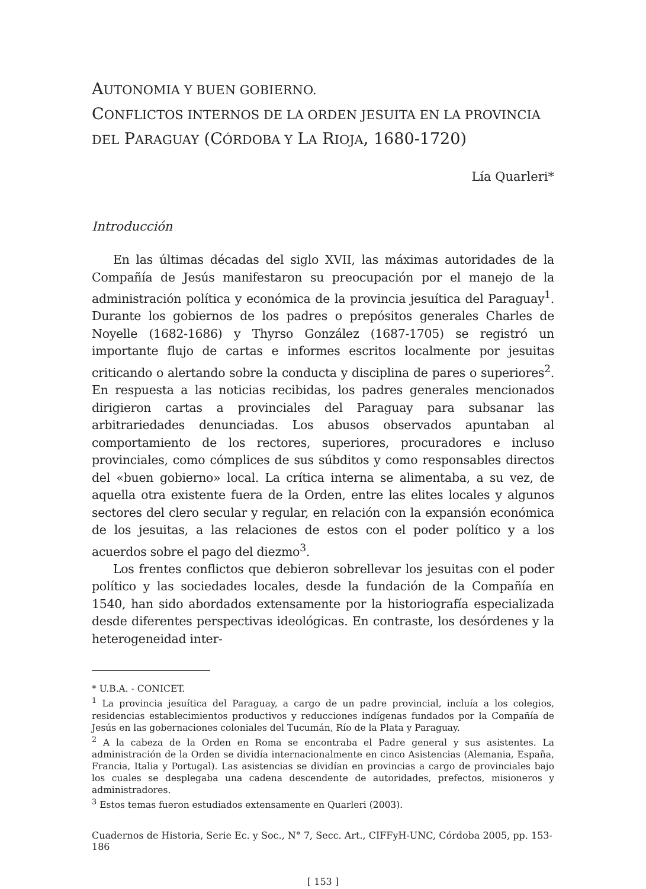AUTONOMIA Y BUEN GOBIERNO.
CONFLICTOS INTERNOS DE LA ORDEN JESUITA EN LA PROVINCIA
DEL PARAGUAY (CÓRDOBA Y LA RIOJA, 1680-1720)
Lía Quarleri*
Introducción
En las últimas décadas del siglo XVII, las máximas autoridades de la Compañía de Jesús manifestaron su preocupación por el manejo de la administración política y económica de la provincia jesuítica del Paraguay<sup>1</sup>. Durante los gobiernos de los padres o prepósitos generales Charles de Noyelle (1682-1686) y Thyrso González (1687-1705) se registró un importante flujo de cartas e informes escritos localmente por jesuitas criticando o alertando sobre la conducta y disciplina de pares o superiores<sup>2</sup>. En respuesta a las noticias recibidas, los padres generales mencionados dirigieron cartas a provinciales del Paraguay para subsanar las arbitrariedades denunciadas. Los abusos observados apuntaban al comportamiento de los rectores, superiores, procuradores e incluso provinciales, como cómplices de sus súbditos y como responsables directos del «buen gobierno» local. La crítica interna se alimentaba, a su vez, de aquella otra existente fuera de la Orden, entre las elites locales y algunos sectores del clero secular y regular, en relación con la expansión económica de los jesuitas, a las relaciones de estos con el poder político y a los acuerdos sobre el pago del diezmo<sup>3</sup>.
Los frentes conflictos que debieron sobrellevar los jesuitas con el poder político y las sociedades locales, desde la fundación de la Compañía en 1540, han sido abordados extensamente por la historiografía especializada desde diferentes perspectivas ideológicas. En contraste, los desórdenes y la heterogeneidad inter-
* U.B.A. - CONICET.
<sup>1</sup> La provincia jesuítica del Paraguay, a cargo de un padre provincial, incluía a los colegios, residencias establecimientos productivos y reducciones indígenas fundados por la Compañía de Jesús en las gobernaciones coloniales del Tucumán, Río de la Plata y Paraguay.
<sup>2</sup> A la cabeza de la Orden en Roma se encontraba el Padre general y sus asistentes. La administración de la Orden se dividía internacionalmente en cinco Asistencias (Alemania, España, Francia, Italia y Portugal). Las asistencias se dividían en provincias a cargo de provinciales bajo los cuales se desplegaba una cadena descendente de autoridades, prefectos, misioneros y administradores.
<sup>3</sup> Estos temas fueron estudiados extensamente en Quarleri (2003).
Cuadernos de Historia, Serie Ec. y Soc., N° 7, Secc. Art., CIFFyH-UNC, Córdoba 2005, pp. 153-186
[ 153 ]